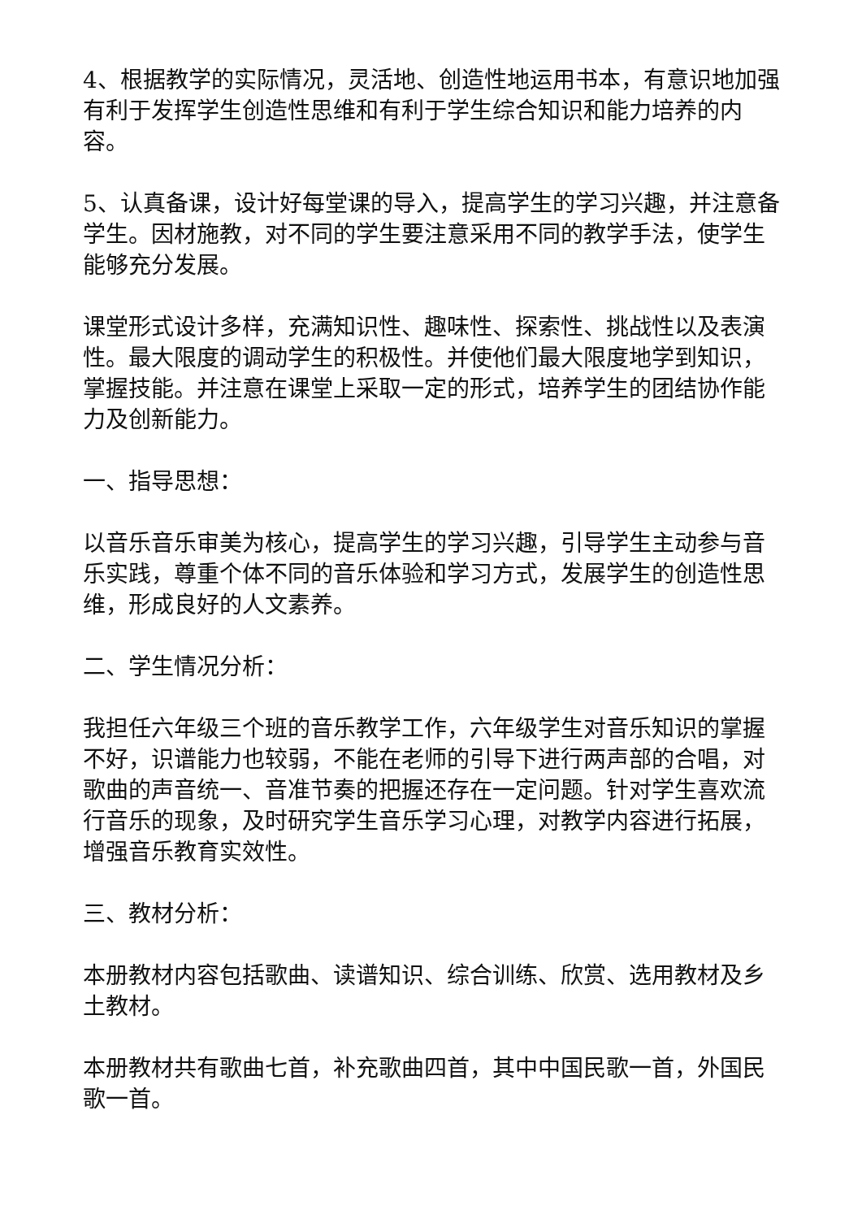4、根据教学的实际情况，灵活地、创造性地运用书本，有意识地加强有利于发挥学生创造性思维和有利于学生综合知识和能力培养的内容。
5、认真备课，设计好每堂课的导入，提高学生的学习兴趣，并注意备学生。因材施教，对不同的学生要注意采用不同的教学手法，使学生能够充分发展。
课堂形式设计多样，充满知识性、趣味性、探索性、挑战性以及表演性。最大限度的调动学生的积极性。并使他们最大限度地学到知识，掌握技能。并注意在课堂上采取一定的形式，培养学生的团结协作能力及创新能力。
一、指导思想：
以音乐音乐审美为核心，提高学生的学习兴趣，引导学生主动参与音乐实践，尊重个体不同的音乐体验和学习方式，发展学生的创造性思维，形成良好的人文素养。
二、学生情况分析：
我担任六年级三个班的音乐教学工作，六年级学生对音乐知识的掌握不好，识谱能力也较弱，不能在老师的引导下进行两声部的合唱，对歌曲的声音统一、音准节奏的把握还存在一定问题。针对学生喜欢流行音乐的现象，及时研究学生音乐学习心理，对教学内容进行拓展，增强音乐教育实效性。
三、教材分析：
本册教材内容包括歌曲、读谱知识、综合训练、欣赏、选用教材及乡土教材。
本册教材共有歌曲七首，补充歌曲四首，其中中国民歌一首，外国民歌一首。